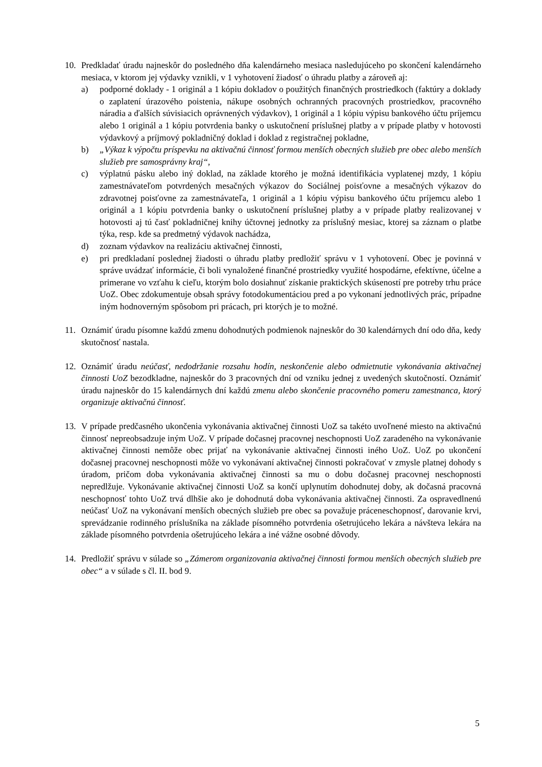10. Predkladať úradu najneskôr do posledného dňa kalendárneho mesiaca nasledujúceho po skončení kalendárneho mesiaca, v ktorom jej výdavky vznikli, v 1 vyhotovení žiadosť o úhradu platby a zároveň aj:
a) podporné doklady - 1 originál a 1 kópiu dokladov o použitých finančných prostriedkoch (faktúry a doklady o zaplatení úrazového poistenia, nákupe osobných ochranných pracovných prostriedkov, pracovného náradia a ďalších súvisiacich oprávnených výdavkov), 1 originál a 1 kópiu výpisu bankového účtu príjemcu alebo 1 originál a 1 kópiu potvrdenia banky o uskutočnení príslušnej platby a v prípade platby v hotovosti výdavkový a príjmový pokladničný doklad i doklad z registračnej pokladne,
b) „Výkaz k výpočtu príspevku na aktivačnú činnosť formou menších obecných služieb pre obec alebo menších služieb pre samosprávny kraj“,
c) výplatnú pásku alebo iný doklad, na základe ktorého je možná identifikácia vyplatenej mzdy, 1 kópiu zamestnávateľom potvrdených mesačných výkazov do Sociálnej poisťovne a mesačných výkazov do zdravotnej poisťovne za zamestnávateľa, 1 originál a 1 kópiu výpisu bankového účtu príjemcu alebo 1 originál a 1 kópiu potvrdenia banky o uskutočnení príslušnej platby a v prípade platby realizovanej v hotovosti aj tú časť pokladničnej knihy účtovnej jednotky za príslušný mesiac, ktorej sa záznam o platbe týka, resp. kde sa predmetný výdavok nachádza,
d) zoznam výdavkov na realizáciu aktivačnej činnosti,
e) pri predkladaní poslednej žiadosti o úhradu platby predložiť správu v 1 vyhotovení. Obec je povinná v správe uvádzať informácie, či boli vynaložené finančné prostriedky využité hospodárne, efektívne, účelne a primerane vo vzťahu k cieľu, ktorým bolo dosiahnuť získanie praktických skúseností pre potreby trhu práce UoZ. Obec zdokumentuje obsah správy fotodokumentáciou pred a po vykonaní jednotlivých prác, prípadne iným hodnoverným spôsobom pri prácach, pri ktorých je to možné.
11. Oznámiť úradu písomne každú zmenu dohodnutých podmienok najneskôr do 30 kalendárnych dní odo dňa, kedy skutočnosť nastala.
12. Oznámiť úradu neúčasť, nedodržanie rozsahu hodín, neskončenie alebo odmietnutie vykonávania aktivačnej činnosti UoZ bezodkladne, najneskôr do 3 pracovných dní od vzniku jednej z uvedených skutočností. Oznámiť úradu najneskôr do 15 kalendárnych dní každú zmenu alebo skončenie pracovného pomeru zamestnanca, ktorý organizuje aktivačnú činnosť.
13. V prípade predčasného ukončenia vykonávania aktivačnej činnosti UoZ sa takéto uvoľnené miesto na aktivačnú činnosť nepreobsadzuje iným UoZ. V prípade dočasnej pracovnej neschopnosti UoZ zaradeného na vykonávanie aktivačnej činnosti nemôže obec prijať na vykonávanie aktivačnej činnosti iného UoZ. UoZ po ukončení dočasnej pracovnej neschopnosti môže vo vykonávaní aktivačnej činnosti pokračovať v zmysle platnej dohody s úradom, pričom doba vykonávania aktivačnej činnosti sa mu o dobu dočasnej pracovnej neschopnosti nepredlžuje. Vykonávanie aktivačnej činnosti UoZ sa končí uplynutím dohodnutej doby, ak dočasná pracovná neschopnosť tohto UoZ trvá dlhšie ako je dohodnutá doba vykonávania aktivačnej činnosti. Za ospravedlnenú neúčasť UoZ na vykonávaní menších obecných služieb pre obec sa považuje práceneschopnosť, darovanie krvi, sprevádzanie rodinného príslušníka na základe písomného potvrdenia ošetrujúceho lekára a návšteva lekára na základe písomného potvrdenia ošetrujúceho lekára a iné vážne osobné dôvody.
14. Predložiť správu v súlade so „Zámerom organizovania aktivačnej činnosti formou menších obecných služieb pre obec“ a v súlade s čl. II. bod 9.
5